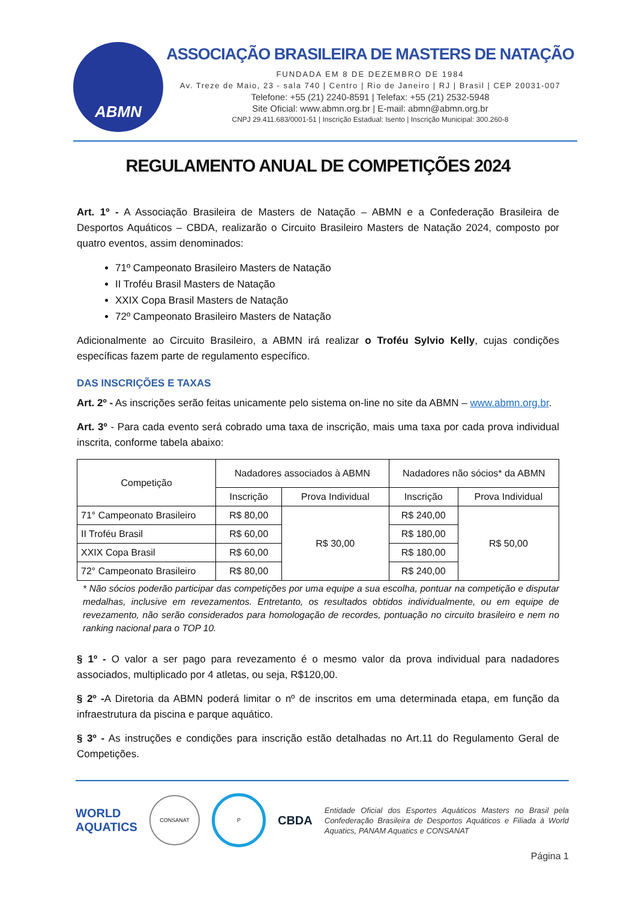ABMN
ASSOCIAÇÃO BRASILEIRA DE MASTERS DE NATAÇÃO
FUNDADA EM 8 DE DEZEMBRO DE 1984
Av. Treze de Maio, 23 - sala 740 | Centro | Rio de Janeiro | RJ | Brasil | CEP 20031-007
Telefone: +55 (21) 2240-8591 | Telefax: +55 (21) 2532-5948
Site Oficial: www.abmn.org.br | E-mail: abmn@abmn.org.br
CNPJ 29.411.683/0001-51 | Inscrição Estadual: Isento | Inscrição Municipal: 300.260-8
REGULAMENTO ANUAL DE COMPETIÇÕES 2024
Art. 1º - A Associação Brasileira de Masters de Natação – ABMN e a Confederação Brasileira de Desportos Aquáticos – CBDA, realizarão o Circuito Brasileiro Masters de Natação 2024, composto por quatro eventos, assim denominados:
71º Campeonato Brasileiro Masters de Natação
II Troféu Brasil Masters de Natação
XXIX Copa Brasil Masters de Natação
72º Campeonato Brasileiro Masters de Natação
Adicionalmente ao Circuito Brasileiro, a ABMN irá realizar o Troféu Sylvio Kelly, cujas condições específicas fazem parte de regulamento específico.
DAS INSCRIÇÕES E TAXAS
Art. 2º - As inscrições serão feitas unicamente pelo sistema on-line no site da ABMN – www.abmn.org.br.
Art. 3º - Para cada evento será cobrado uma taxa de inscrição, mais uma taxa por cada prova individual inscrita, conforme tabela abaixo:
| Competição | Nadadores associados à ABMN | | Nadadores não sócios* da ABMN | |
| --- | --- | --- | --- | --- |
| | Inscrição | Prova Individual | Inscrição | Prova Individual |
| 71° Campeonato Brasileiro | R$ 80,00 | R$ 30,00 | R$ 240,00 | R$ 50,00 |
| II Troféu Brasil | R$ 60,00 | | R$ 180,00 | |
| XXIX Copa Brasil | R$ 60,00 | | R$ 180,00 | |
| 72° Campeonato Brasileiro | R$ 80,00 | | R$ 240,00 | |
* Não sócios poderão participar das competições por uma equipe a sua escolha, pontuar na competição e disputar medalhas, inclusive em revezamentos. Entretanto, os resultados obtidos individualmente, ou em equipe de revezamento, não serão considerados para homologação de recordes, pontuação no circuito brasileiro e nem no ranking nacional para o TOP 10.
§ 1º - O valor a ser pago para revezamento é o mesmo valor da prova individual para nadadores associados, multiplicado por 4 atletas, ou seja, R$120,00.
§ 2º -A Diretoria da ABMN poderá limitar o nº de inscritos em uma determinada etapa, em função da infraestrutura da piscina e parque aquático.
§ 3º - As instruções e condições para inscrição estão detalhadas no Art.11 do Regulamento Geral de Competições.
WORLD
AQUATICS
CONSANAT P
CBDA
Entidade Oficial dos Esportes Aquáticos Masters no Brasil pela Confederação Brasileira de Desportos Aquáticos e Filiada à World Aquatics, PANAM Aquatics e CONSANAT
Página 1